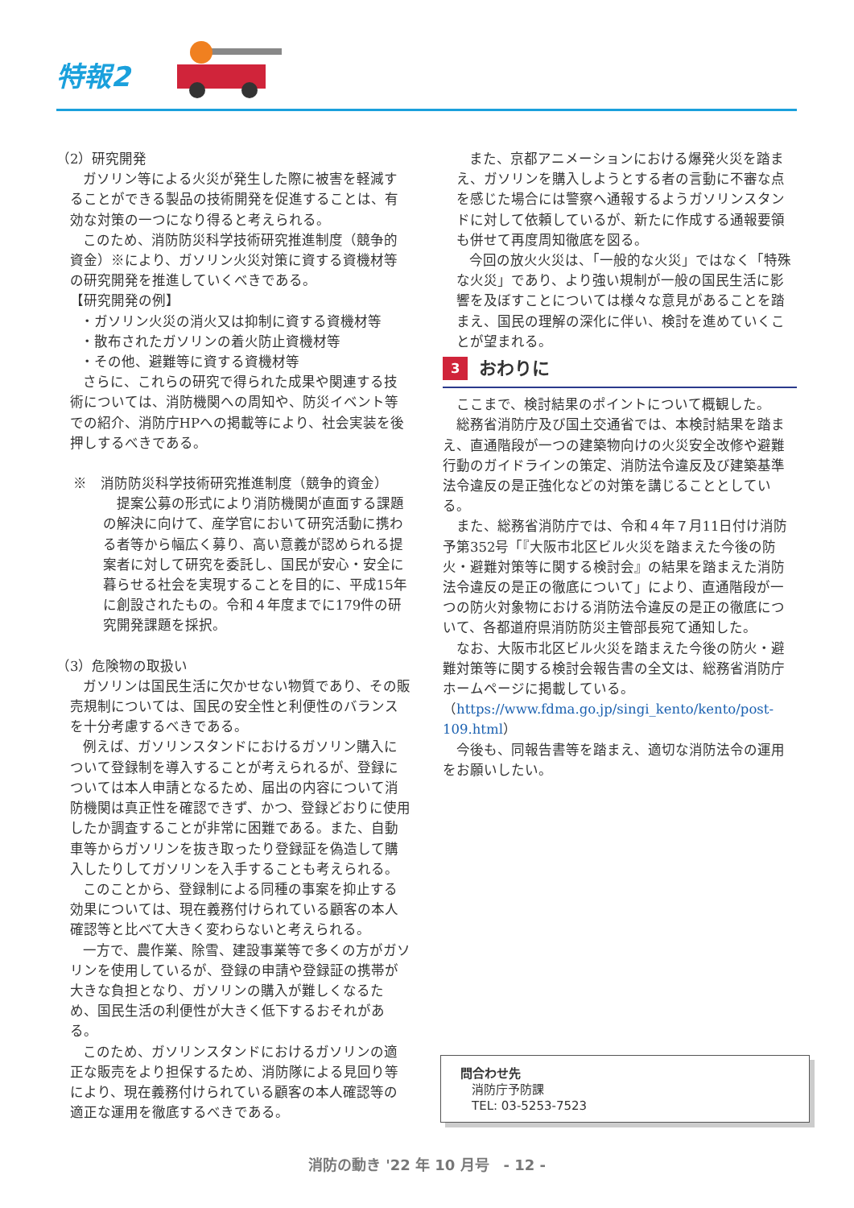特報2
（2）研究開発
ガソリン等による火災が発生した際に被害を軽減することができる製品の技術開発を促進することは、有効な対策の一つになり得ると考えられる。
このため、消防防災科学技術研究推進制度（競争的資金）※により、ガソリン火災対策に資する資機材等の研究開発を推進していくべきである。
【研究開発の例】
・ガソリン火災の消火又は抑制に資する資機材等
・散布されたガソリンの着火防止資機材等
・その他、避難等に資する資機材等
さらに、これらの研究で得られた成果や関連する技術については、消防機関への周知や、防災イベント等での紹介、消防庁HPへの掲載等により、社会実装を後押しするべきである。
※　消防防災科学技術研究推進制度（競争的資金）
　提案公募の形式により消防機関が直面する課題の解決に向けて、産学官において研究活動に携わる者等から幅広く募り、高い意義が認められる提案者に対して研究を委託し、国民が安心・安全に暮らせる社会を実現することを目的に、平成15年に創設されたもの。令和４年度までに179件の研究開発課題を採択。
（3）危険物の取扱い
ガソリンは国民生活に欠かせない物質であり、その販売規制については、国民の安全性と利便性のバランスを十分考慮するべきである。
例えば、ガソリンスタンドにおけるガソリン購入について登録制を導入することが考えられるが、登録については本人申請となるため、届出の内容について消防機関は真正性を確認できず、かつ、登録どおりに使用したか調査することが非常に困難である。また、自動車等からガソリンを抜き取ったり登録証を偽造して購入したりしてガソリンを入手することも考えられる。
このことから、登録制による同種の事案を抑止する効果については、現在義務付けられている顧客の本人確認等と比べて大きく変わらないと考えられる。
一方で、農作業、除雪、建設事業等で多くの方がガソリンを使用しているが、登録の申請や登録証の携帯が大きな負担となり、ガソリンの購入が難しくなるため、国民生活の利便性が大きく低下するおそれがある。
このため、ガソリンスタンドにおけるガソリンの適正な販売をより担保するため、消防隊による見回り等により、現在義務付けられている顧客の本人確認等の適正な運用を徹底するべきである。
また、京都アニメーションにおける爆発火災を踏まえ、ガソリンを購入しようとする者の言動に不審な点を感じた場合には警察へ通報するようガソリンスタンドに対して依頼しているが、新たに作成する通報要領も併せて再度周知徹底を図る。
今回の放火火災は、「一般的な火災」ではなく「特殊な火災」であり、より強い規制が一般の国民生活に影響を及ぼすことについては様々な意見があることを踏まえ、国民の理解の深化に伴い、検討を進めていくことが望まれる。
3 おわりに
ここまで、検討結果のポイントについて概観した。
総務省消防庁及び国土交通省では、本検討結果を踏まえ、直通階段が一つの建築物向けの火災安全改修や避難行動のガイドラインの策定、消防法令違反及び建築基準法令違反の是正強化などの対策を講じることとしている。
また、総務省消防庁では、令和４年７月11日付け消防予第352号「『大阪市北区ビル火災を踏まえた今後の防火・避難対策等に関する検討会』の結果を踏まえた消防法令違反の是正の徹底について」により、直通階段が一つの防火対象物における消防法令違反の是正の徹底について、各都道府県消防防災主管部長宛て通知した。
なお、大阪市北区ビル火災を踏まえた今後の防火・避難対策等に関する検討会報告書の全文は、総務省消防庁ホームページに掲載している。（https://www.fdma.go.jp/singi_kento/kento/post-109.html）
今後も、同報告書等を踏まえ、適切な消防法令の運用をお願いしたい。
問合わせ先
消防庁予防課
TEL: 03-5253-7523
消防の動き '22 年 10 月号　- 12 -